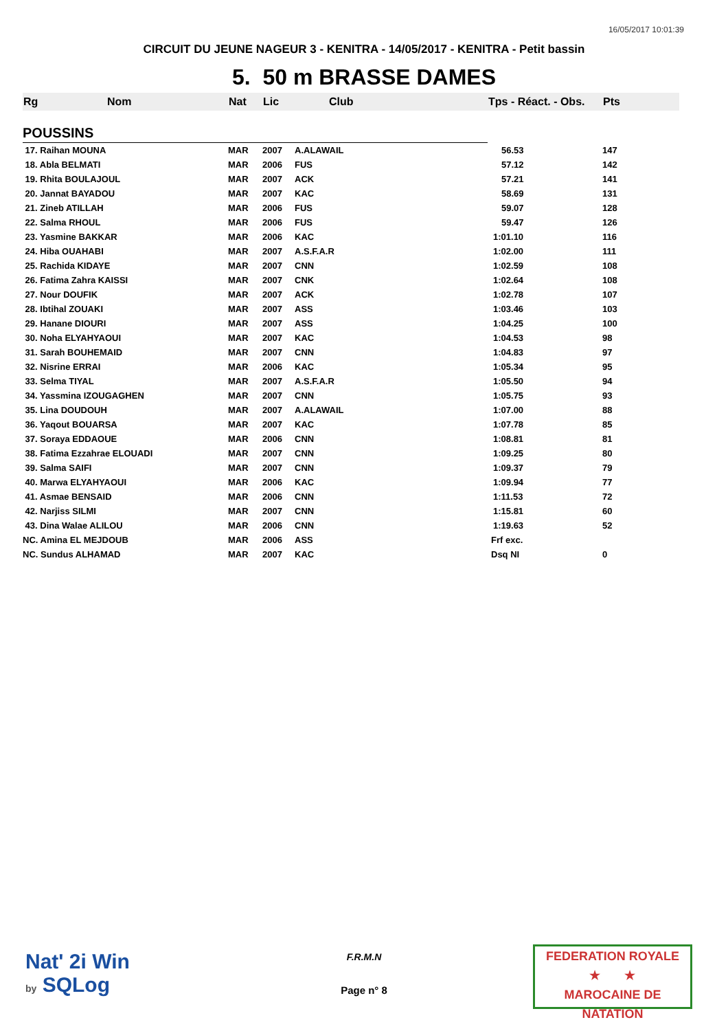16/05/2017 10:01:39
CIRCUIT DU JEUNE NAGEUR 3 - KENITRA - 14/05/2017 - KENITRA - Petit bassin
5. 50 m BRASSE DAMES
| Rg | Nom | Nat | Lic | Club | Tps - Réact. - Obs. | Pts |
| --- | --- | --- | --- | --- | --- | --- |
| POUSSINS | | | | | | |
| 17. Raihan MOUNA | | MAR | 2007 | A.ALAWAIL | 56.53 | 147 |
| 18. Abla BELMATI | | MAR | 2006 | FUS | 57.12 | 142 |
| 19. Rhita BOULAJOUL | | MAR | 2007 | ACK | 57.21 | 141 |
| 20. Jannat BAYADOU | | MAR | 2007 | KAC | 58.69 | 131 |
| 21. Zineb ATILLAH | | MAR | 2006 | FUS | 59.07 | 128 |
| 22. Salma RHOUL | | MAR | 2006 | FUS | 59.47 | 126 |
| 23. Yasmine BAKKAR | | MAR | 2006 | KAC | 1:01.10 | 116 |
| 24. Hiba OUAHABI | | MAR | 2007 | A.S.F.A.R | 1:02.00 | 111 |
| 25. Rachida KIDAYE | | MAR | 2007 | CNN | 1:02.59 | 108 |
| 26. Fatima Zahra KAISSI | | MAR | 2007 | CNK | 1:02.64 | 108 |
| 27. Nour DOUFIK | | MAR | 2007 | ACK | 1:02.78 | 107 |
| 28. Ibtihal ZOUAKI | | MAR | 2007 | ASS | 1:03.46 | 103 |
| 29. Hanane DIOURI | | MAR | 2007 | ASS | 1:04.25 | 100 |
| 30. Noha ELYAHYAOUI | | MAR | 2007 | KAC | 1:04.53 | 98 |
| 31. Sarah BOUHEMAID | | MAR | 2007 | CNN | 1:04.83 | 97 |
| 32. Nisrine ERRAI | | MAR | 2006 | KAC | 1:05.34 | 95 |
| 33. Selma TIYAL | | MAR | 2007 | A.S.F.A.R | 1:05.50 | 94 |
| 34. Yassmina IZOUGAGHEN | | MAR | 2007 | CNN | 1:05.75 | 93 |
| 35. Lina DOUDOUH | | MAR | 2007 | A.ALAWAIL | 1:07.00 | 88 |
| 36. Yaqout BOUARSA | | MAR | 2007 | KAC | 1:07.78 | 85 |
| 37. Soraya EDDAOUE | | MAR | 2006 | CNN | 1:08.81 | 81 |
| 38. Fatima Ezzahrae ELOUADI | | MAR | 2007 | CNN | 1:09.25 | 80 |
| 39. Salma SAIFI | | MAR | 2007 | CNN | 1:09.37 | 79 |
| 40. Marwa ELYAHYAOUI | | MAR | 2006 | KAC | 1:09.94 | 77 |
| 41. Asmae BENSAID | | MAR | 2006 | CNN | 1:11.53 | 72 |
| 42. Narjiss SILMI | | MAR | 2007 | CNN | 1:15.81 | 60 |
| 43. Dina Walae ALILOU | | MAR | 2006 | CNN | 1:19.63 | 52 |
| NC. Amina EL MEJDOUB | | MAR | 2006 | ASS | Frf exc. | |
| NC. Sundus ALHAMAD | | MAR | 2007 | KAC | Dsq NI | 0 |
Nat' 2i Win
by SQLog
F.R.M.N
Page n° 8
FEDERATION ROYALE
★ ★
MAROCAINE DE NATATION